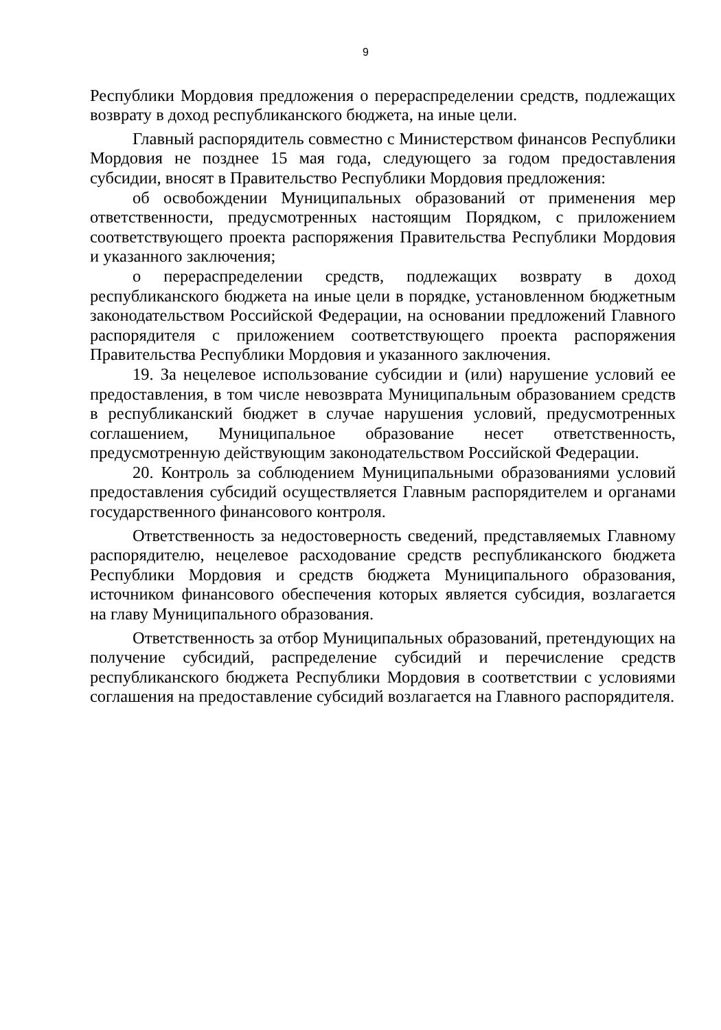9
Республики Мордовия предложения о перераспределении средств, подлежащих возврату в доход республиканского бюджета, на иные цели.
Главный распорядитель совместно с Министерством финансов Республики Мордовия не позднее 15 мая года, следующего за годом предоставления субсидии, вносят в Правительство Республики Мордовия предложения:
об освобождении Муниципальных образований от применения мер ответственности, предусмотренных настоящим Порядком, с приложением соответствующего проекта распоряжения Правительства Республики Мордовия и указанного заключения;
о перераспределении средств, подлежащих возврату в доход республиканского бюджета на иные цели в порядке, установленном бюджетным законодательством Российской Федерации, на основании предложений Главного распорядителя с приложением соответствующего проекта распоряжения Правительства Республики Мордовия и указанного заключения.
19. За нецелевое использование субсидии и (или) нарушение условий ее предоставления, в том числе невозврата Муниципальным образованием средств в республиканский бюджет в случае нарушения условий, предусмотренных соглашением, Муниципальное образование несет ответственность, предусмотренную действующим законодательством Российской Федерации.
20. Контроль за соблюдением Муниципальными образованиями условий предоставления субсидий осуществляется Главным распорядителем и органами государственного финансового контроля.
Ответственность за недостоверность сведений, представляемых Главному распорядителю, нецелевое расходование средств республиканского бюджета Республики Мордовия и средств бюджета Муниципального образования, источником финансового обеспечения которых является субсидия, возлагается на главу Муниципального образования.
Ответственность за отбор Муниципальных образований, претендующих на получение субсидий, распределение субсидий и перечисление средств республиканского бюджета Республики Мордовия в соответствии с условиями соглашения на предоставление субсидий возлагается на Главного распорядителя.